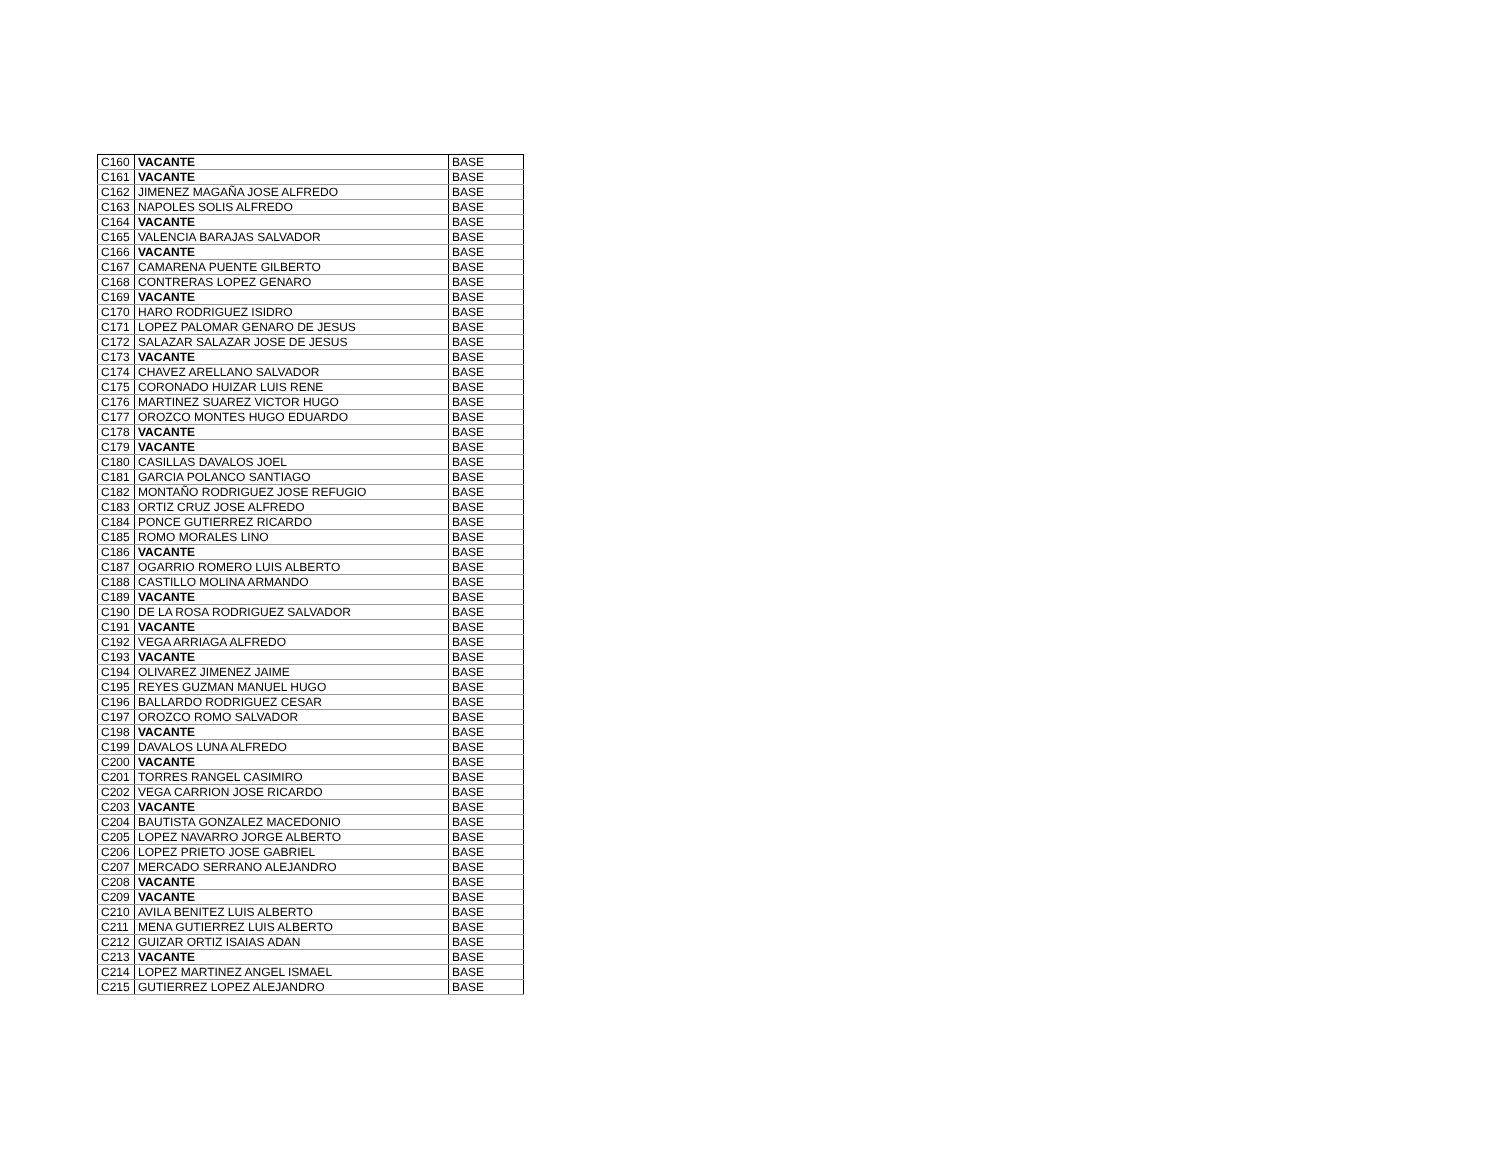| C160 | VACANTE | BASE |
| C161 | VACANTE | BASE |
| C162 | JIMENEZ MAGAÑA JOSE ALFREDO | BASE |
| C163 | NAPOLES SOLIS ALFREDO | BASE |
| C164 | VACANTE | BASE |
| C165 | VALENCIA BARAJAS SALVADOR | BASE |
| C166 | VACANTE | BASE |
| C167 | CAMARENA PUENTE GILBERTO | BASE |
| C168 | CONTRERAS LOPEZ GENARO | BASE |
| C169 | VACANTE | BASE |
| C170 | HARO RODRIGUEZ ISIDRO | BASE |
| C171 | LOPEZ PALOMAR GENARO DE JESUS | BASE |
| C172 | SALAZAR SALAZAR JOSE DE JESUS | BASE |
| C173 | VACANTE | BASE |
| C174 | CHAVEZ ARELLANO SALVADOR | BASE |
| C175 | CORONADO HUIZAR LUIS RENE | BASE |
| C176 | MARTINEZ SUAREZ VICTOR HUGO | BASE |
| C177 | OROZCO MONTES HUGO EDUARDO | BASE |
| C178 | VACANTE | BASE |
| C179 | VACANTE | BASE |
| C180 | CASILLAS DAVALOS JOEL | BASE |
| C181 | GARCIA POLANCO SANTIAGO | BASE |
| C182 | MONTAÑO RODRIGUEZ JOSE REFUGIO | BASE |
| C183 | ORTIZ CRUZ JOSE ALFREDO | BASE |
| C184 | PONCE GUTIERREZ RICARDO | BASE |
| C185 | ROMO MORALES LINO | BASE |
| C186 | VACANTE | BASE |
| C187 | OGARRIO ROMERO LUIS ALBERTO | BASE |
| C188 | CASTILLO MOLINA ARMANDO | BASE |
| C189 | VACANTE | BASE |
| C190 | DE LA ROSA RODRIGUEZ SALVADOR | BASE |
| C191 | VACANTE | BASE |
| C192 | VEGA ARRIAGA ALFREDO | BASE |
| C193 | VACANTE | BASE |
| C194 | OLIVAREZ JIMENEZ JAIME | BASE |
| C195 | REYES GUZMAN MANUEL HUGO | BASE |
| C196 | BALLARDO RODRIGUEZ CESAR | BASE |
| C197 | OROZCO ROMO SALVADOR | BASE |
| C198 | VACANTE | BASE |
| C199 | DAVALOS LUNA ALFREDO | BASE |
| C200 | VACANTE | BASE |
| C201 | TORRES RANGEL CASIMIRO | BASE |
| C202 | VEGA CARRION JOSE RICARDO | BASE |
| C203 | VACANTE | BASE |
| C204 | BAUTISTA GONZALEZ MACEDONIO | BASE |
| C205 | LOPEZ NAVARRO JORGE ALBERTO | BASE |
| C206 | LOPEZ PRIETO JOSE GABRIEL | BASE |
| C207 | MERCADO SERRANO ALEJANDRO | BASE |
| C208 | VACANTE | BASE |
| C209 | VACANTE | BASE |
| C210 | AVILA BENITEZ LUIS ALBERTO | BASE |
| C211 | MENA GUTIERREZ LUIS ALBERTO | BASE |
| C212 | GUIZAR ORTIZ ISAIAS ADAN | BASE |
| C213 | VACANTE | BASE |
| C214 | LOPEZ MARTINEZ ANGEL ISMAEL | BASE |
| C215 | GUTIERREZ LOPEZ ALEJANDRO | BASE |